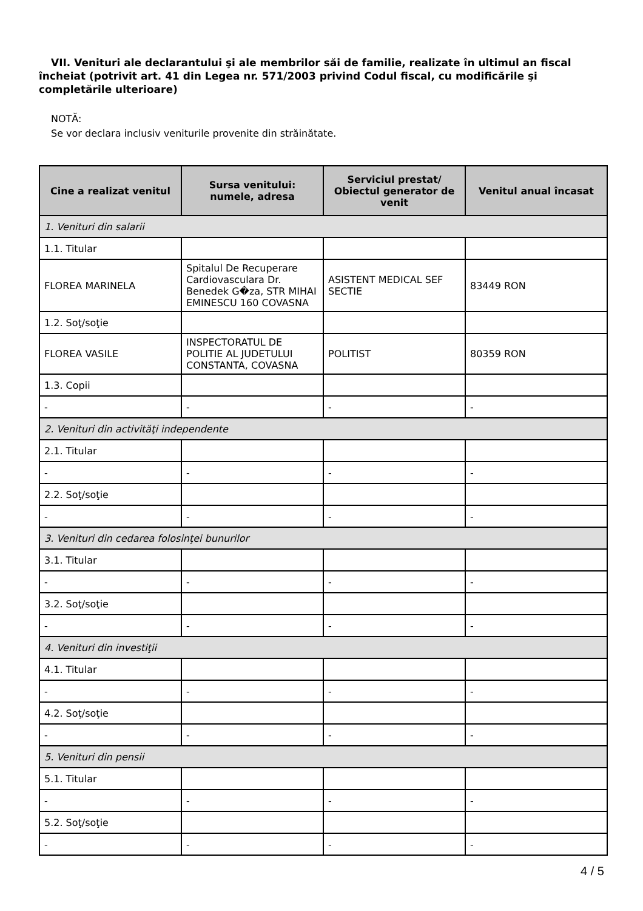VII. Venituri ale declarantului şi ale membrilor săi de familie, realizate în ultimul an fiscal încheiat (potrivit art. 41 din Legea nr. 571/2003 privind Codul fiscal, cu modificările şi completările ulterioare)
NOTĂ:
Se vor declara inclusiv veniturile provenite din străinătate.
| Cine a realizat venitul | Sursa venitului: numele, adresa | Serviciul prestat/ Obiectul generator de venit | Venitul anual încasat |
| --- | --- | --- | --- |
| 1. Venituri din salarii | | | |
| 1.1. Titular | | | |
| FLOREA MARINELA | Spitalul De Recuperare Cardiovasculara Dr. Benedek G�za, STR MIHAI EMINESCU 160 COVASNA | ASISTENT MEDICAL SEF SECTIE | 83449 RON |
| 1.2. Soţ/soţie | | | |
| FLOREA VASILE | INSPECTORATUL DE POLITIE AL JUDETULUI CONSTANTA, COVASNA | POLITIST | 80359 RON |
| 1.3. Copii | | | |
| - | - | - | - |
| 2. Venituri din activităţi independente | | | |
| 2.1. Titular | | | |
| - | - | - | - |
| 2.2. Soţ/soţie | | | |
| - | - | - | - |
| 3. Venituri din cedarea folosinţei bunurilor | | | |
| 3.1. Titular | | | |
| - | - | - | - |
| 3.2. Soţ/soţie | | | |
| - | - | - | - |
| 4. Venituri din investiţii | | | |
| 4.1. Titular | | | |
| - | - | - | - |
| 4.2. Soţ/soţie | | | |
| - | - | - | - |
| 5. Venituri din pensii | | | |
| 5.1. Titular | | | |
| - | - | - | - |
| 5.2. Soţ/soţie | | | |
| - | - | - | - |
4 / 5